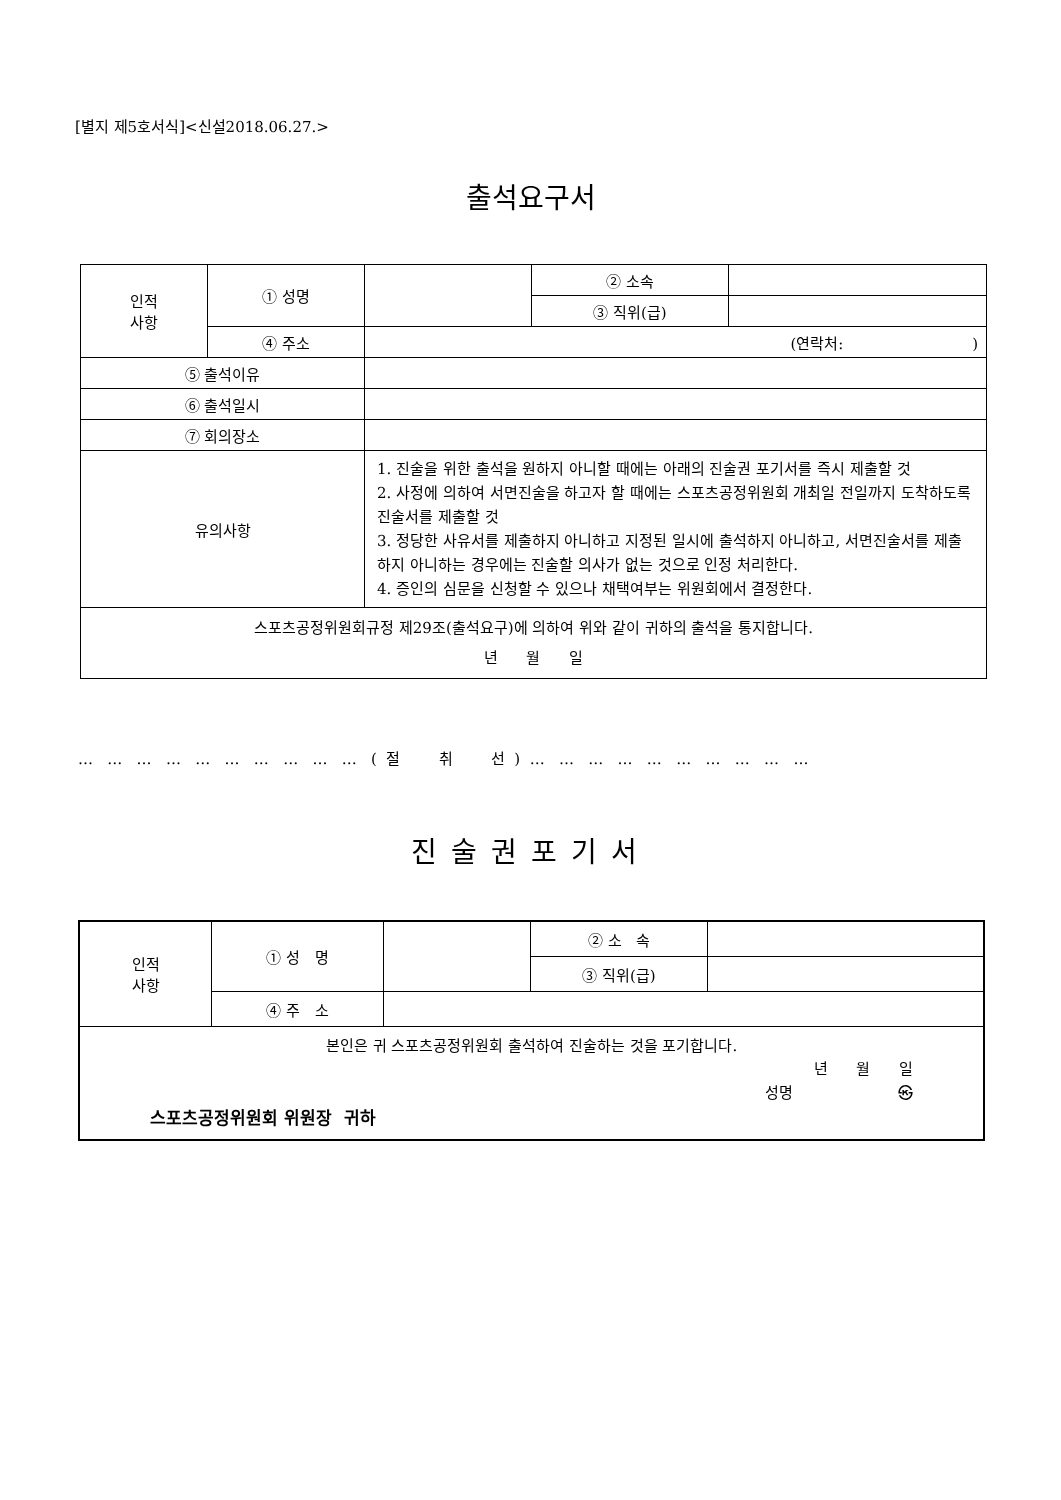[별지 제5호서식]<신설2018.06.27.>
출석요구서
| 인적 사항 | ① 성명 | | ② 소속 | |
| | | | ③ 직위(급) | |
| | ④ 주소 | (연락처: ) | | |
| ⑤ 출석이유 | | | | |
| ⑥ 출석일시 | | | | |
| ⑦ 회의장소 | | | | |
| 유의사항 | | 1. 진술을 위한 출석을 원하지 아니할 때에는 아래의 진술권 포기서를 즉시 제출할 것 2. 사정에 의하여 서면진술을 하고자 할 때에는 스포츠공정위원회 개최일 전일까지 도착하도록 진술서를 제출할 것 3. 정당한 사유서를 제출하지 아니하고 지정된 일시에 출석하지 아니하고, 서면진술서를 제출하지 아니하는 경우에는 진술할 의사가 없는 것으로 인정 처리한다. 4. 증인의 심문을 신청할 수 있으나 채택여부는 위원회에서 결정한다. | | |
| 스포츠공정위원회규정 제29조(출석요구)에 의하여 위와 같이 귀하의 출석을 통지합니다. 년 월 일 | | | | |
… … … … … … … … … … ( 절 취 선 ) … … … … … … … … … …
진술권포기서
| 인적 사항 | ① 성 명 | | ② 소 속 | |
| | | | ③ 직위(급) | |
| | ④ 주 소 | | | |
| 본인은 귀 스포츠공정위원회 출석하여 진술하는 것을 포기합니다. 년 월 일 성명 ㉿ 스포츠공정위원회 위원장 귀하 | | | | |